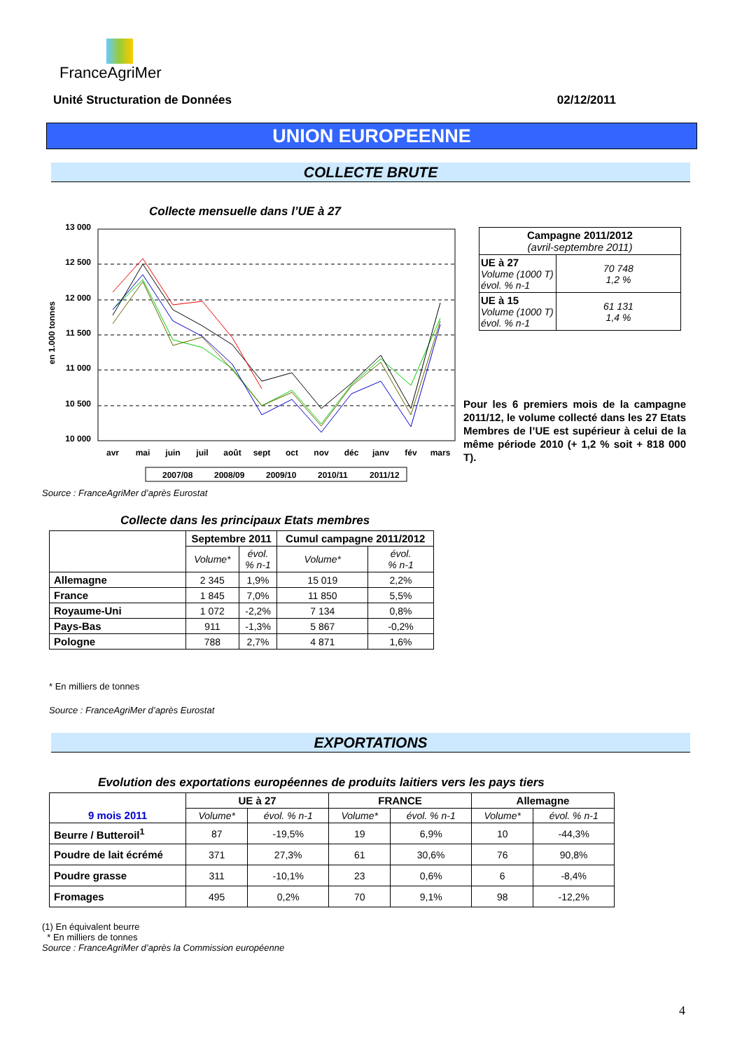FranceAgriMer
Unité Structuration de Données 02/12/2011
UNION EUROPEENNE
COLLECTE BRUTE
Collecte mensuelle dans l’UE à 27
13 000
12 500
12 000
11 500
11 000
10 500
10 000
en 1.000 tonnes
avr
mai
juin
juil
août
sept
oct
nov
déc
janv
fév
mars
2007/08
2008/09
2009/10
2010/11
2011/12
Source : FranceAgriMer d’après Eurostat
| Campagne 2011/2012 (avril-septembre 2011) | |
| UE à 27 Volume (1000 T) évol. % n-1 | 70 748 1,2 % |
| UE à 15 Volume (1000 T) évol. % n-1 | 61 131 1,4 % |
Pour les 6 premiers mois de la campagne 2011/12, le volume collecté dans les 27 Etats Membres de l’UE est supérieur à celui de la même période 2010 (+ 1,2 % soit + 818 000 T).
Collecte dans les principaux Etats membres
| | Septembre 2011 | | Cumul campagne 2011/2012 | |
| --- | --- | --- | --- | --- |
| | Volume* | évol. % n-1 | Volume* | évol. % n-1 |
| Allemagne | 2 345 | 1,9% | 15 019 | 2,2% |
| France | 1 845 | 7,0% | 11 850 | 5,5% |
| Royaume-Uni | 1 072 | -2,2% | 7 134 | 0,8% |
| Pays-Bas | 911 | -1,3% | 5 867 | -0,2% |
| Pologne | 788 | 2,7% | 4 871 | 1,6% |
* En milliers de tonnes
Source : FranceAgriMer d’après Eurostat
EXPORTATIONS
Evolution des exportations européennes de produits laitiers vers les pays tiers
| 9 mois 2011 | UE à 27 | | FRANCE | | Allemagne | |
| --- | --- | --- | --- | --- | --- | --- |
| | Volume* | évol. % n-1 | Volume* | évol. % n-1 | Volume* | évol. % n-1 |
| Beurre / Butteroil<sup>1</sup> | 87 | -19,5% | 19 | 6,9% | 10 | -44,3% |
| Poudre de lait écrémé | 371 | 27,3% | 61 | 30,6% | 76 | 90,8% |
| Poudre grasse | 311 | -10,1% | 23 | 0,6% | 6 | -8,4% |
| Fromages | 495 | 0,2% | 70 | 9,1% | 98 | -12,2% |
(1) En équivalent beurre
* En milliers de tonnes
Source : FranceAgriMer d’après la Commission européenne
4